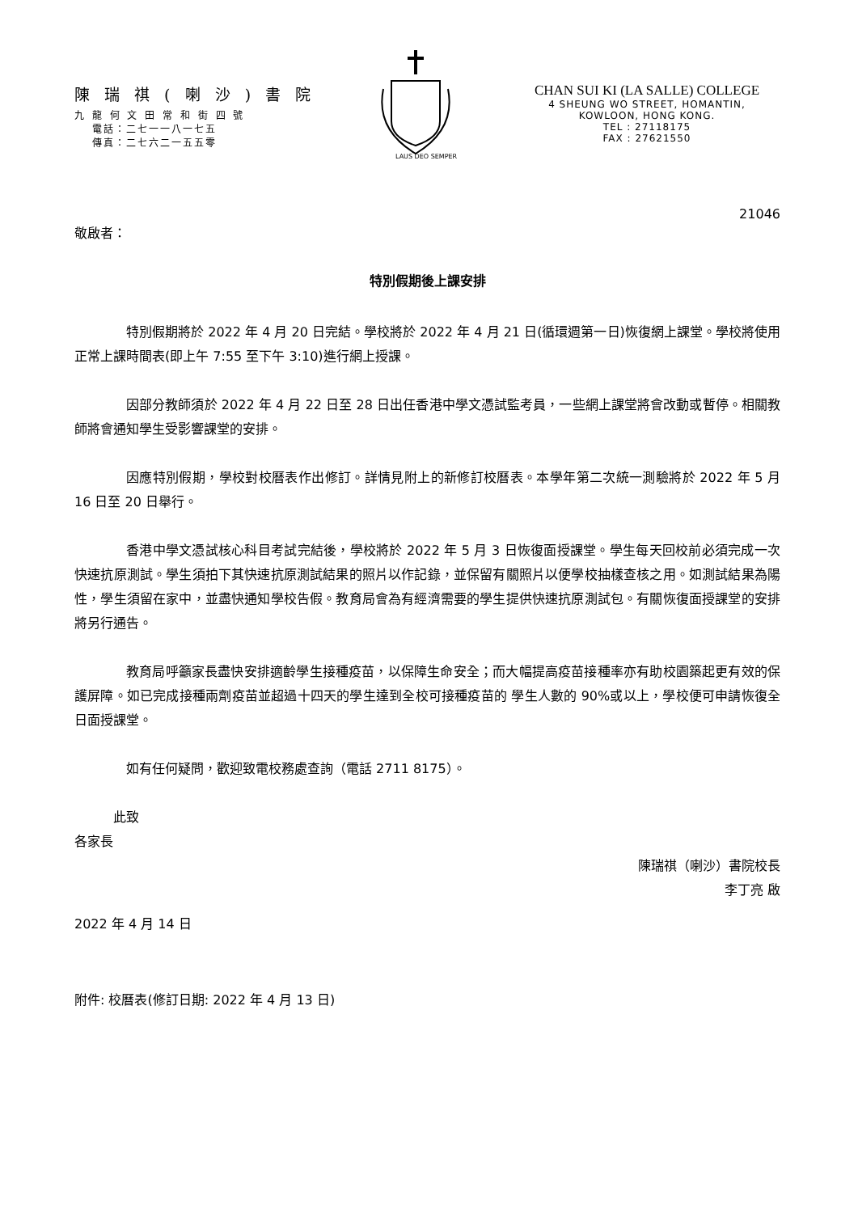陳 瑞 祺 ( 喇 沙 ) 書 院
九 龍 何 文 田 常 和 街 四 號
電話：二七一一八一七五
傳真：二七六二一五五零
LAUS DEO SEMPER
CHAN SUI KI (LA SALLE) COLLEGE
4 SHEUNG WO STREET, HOMANTIN,
KOWLOON, HONG KONG.
TEL : 27118175
FAX : 27621550
21046
敬啟者：
特別假期後上課安排
特別假期將於 2022 年 4 月 20 日完結。學校將於 2022 年 4 月 21 日(循環週第一日)恢復網上課堂。學校將使用正常上課時間表(即上午 7:55 至下午 3:10)進行網上授課。
因部分教師須於 2022 年 4 月 22 日至 28 日出任香港中學文憑試監考員，一些網上課堂將會改動或暫停。相關教師將會通知學生受影響課堂的安排。
因應特別假期，學校對校曆表作出修訂。詳情見附上的新修訂校曆表。本學年第二次統一測驗將於 2022 年 5 月 16 日至 20 日舉行。
香港中學文憑試核心科目考試完結後，學校將於 2022 年 5 月 3 日恢復面授課堂。學生每天回校前必須完成一次快速抗原測試。學生須拍下其快速抗原測試結果的照片以作記錄，並保留有關照片以便學校抽樣查核之用。如測試結果為陽性，學生須留在家中，並盡快通知學校告假。教育局會為有經濟需要的學生提供快速抗原測試包。有關恢復面授課堂的安排將另行通告。
教育局呼籲家長盡快安排適齡學生接種疫苗，以保障生命安全；而大幅提高疫苗接種率亦有助校園築起更有效的保護屏障。如已完成接種兩劑疫苗並超過十四天的學生達到全校可接種疫苗的 學生人數的 90%或以上，學校便可申請恢復全日面授課堂。
如有任何疑問，歡迎致電校務處查詢（電話 2711 8175）。
此致
各家長
陳瑞祺（喇沙）書院校長
李丁亮 啟
2022 年 4 月 14 日
附件: 校曆表(修訂日期: 2022 年 4 月 13 日)